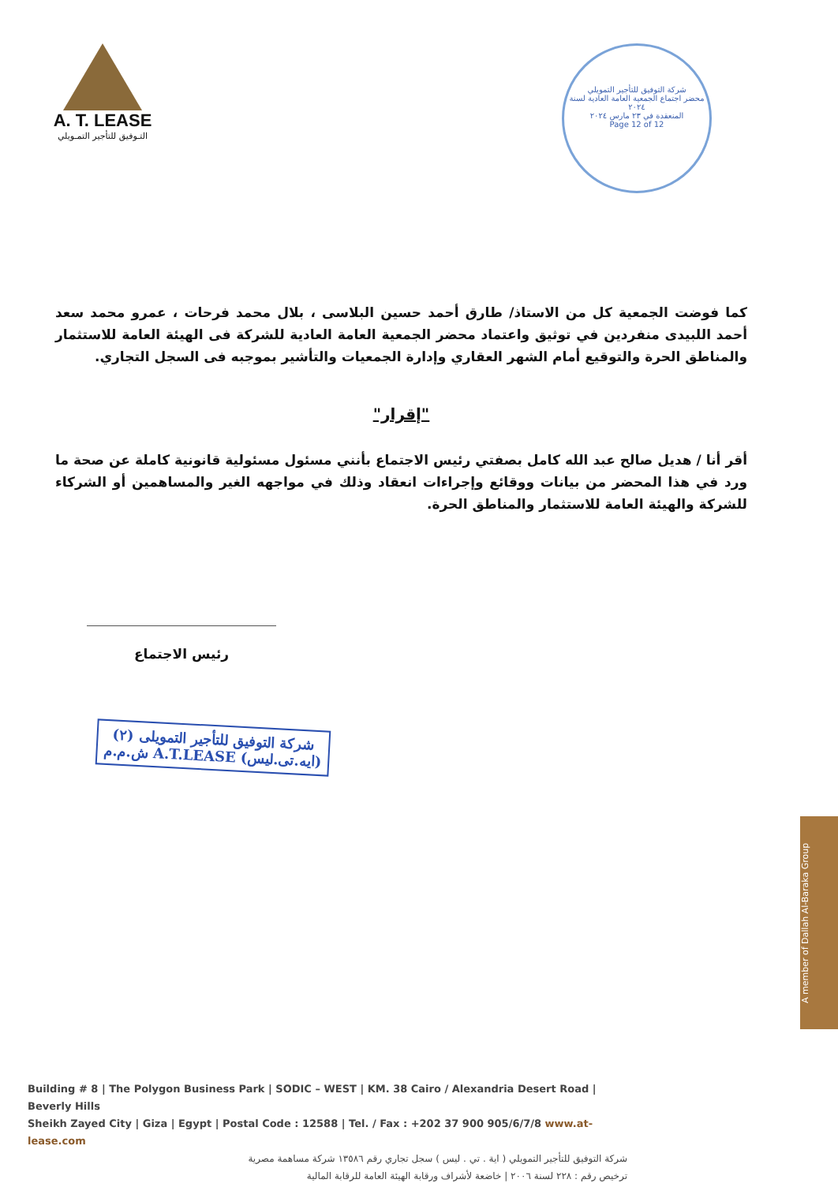A. T. LEASE
التـوفيق للتأجير التمـويلي
شركة التوفيق للتأجير التمويلي
محضر اجتماع الجمعية العامة العادية لسنة ٢٠٢٤
المنعقدة في ٢٣ مارس ٢٠٢٤
Page 12 of 12
كما فوضت الجمعية كل من الاستاذ/ طارق أحمد حسين البلاسى ، بلال محمد فرحات ، عمرو محمد سعد أحمد اللبيدى منفردين في توثيق واعتماد محضر الجمعية العامة العادية للشركة فى الهيئة العامة للاستثمار والمناطق الحرة والتوقيع أمام الشهر العقاري وإدارة الجمعيات والتأشير بموجبه فى السجل التجاري.
"إقرار"
أقر أنا / هديل صالح عبد الله كامل بصفتي رئيس الاجتماع بأنني مسئول مسئولية قانونية كاملة عن صحة ما ورد في هذا المحضر من بيانات ووقائع وإجراءات انعقاد وذلك في مواجهه الغير والمساهمين أو الشركاء للشركة والهيئة العامة للاستثمار والمناطق الحرة.
رئيس الاجتماع
شركة التوفيق للتأجير التمويلى (٢)
ش.م.م A.T.LEASE (ايه.تى.ليس)
A member of Dallah Al-Baraka Group
Building # 8 | The Polygon Business Park | SODIC – WEST | KM. 38 Cairo / Alexandria Desert Road | Beverly Hills
Sheikh Zayed City | Giza | Egypt | Postal Code : 12588 | Tel. / Fax : +202 37 900 905/6/7/8 www.at-lease.com
شركة التوفيق للتأجير التمويلي ( اية . تي . ليس ) سجل تجاري رقم ١٣٥٨٦ شركة مساهمة مصرية
ترخيص رقم : ٢٢٨ لسنة ٢٠٠٦ | خاضعة لأشراف ورقابة الهيئة العامة للرقابة المالية